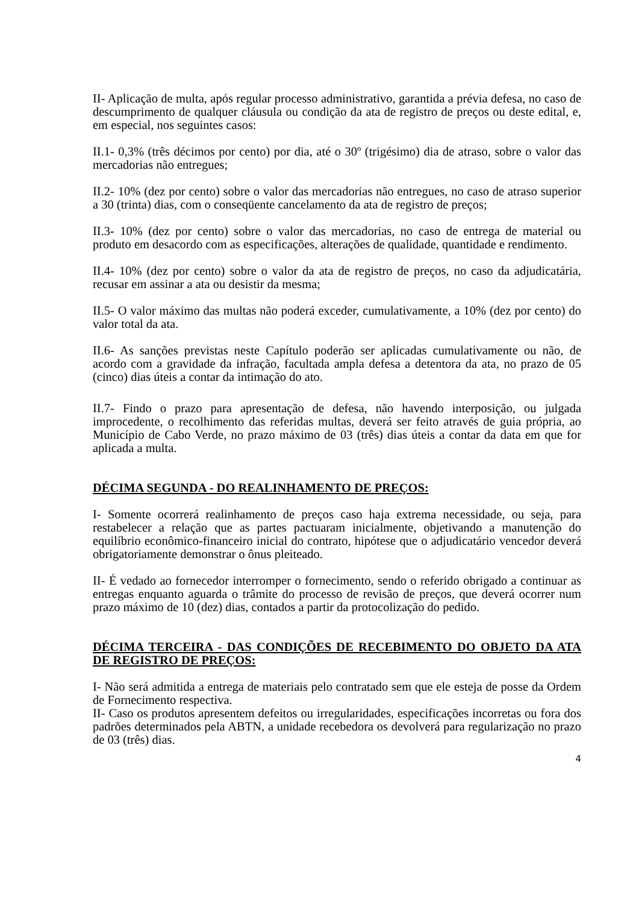II- Aplicação de multa, após regular processo administrativo, garantida a prévia defesa, no caso de descumprimento de qualquer cláusula ou condição da ata de registro de preços ou deste edital, e, em especial, nos seguintes casos:
II.1- 0,3% (três décimos por cento) por dia, até o 30º (trigésimo) dia de atraso, sobre o valor das mercadorias não entregues;
II.2- 10% (dez por cento) sobre o valor das mercadorias não entregues, no caso de atraso superior a 30 (trinta) dias, com o conseqüente cancelamento da ata de registro de preços;
II.3- 10% (dez por cento) sobre o valor das mercadorias, no caso de entrega de material ou produto em desacordo com as especificações, alterações de qualidade, quantidade e rendimento.
II.4- 10% (dez por cento) sobre o valor da ata de registro de preços, no caso da adjudicatária, recusar em assinar a ata ou desistir da mesma;
II.5- O valor máximo das multas não poderá exceder, cumulativamente, a 10% (dez por cento) do valor total da ata.
II.6- As sanções previstas neste Capítulo poderão ser aplicadas cumulativamente ou não, de acordo com a gravidade da infração, facultada ampla defesa a detentora da ata, no prazo de 05 (cinco) dias úteis a contar da intimação do ato.
II.7- Findo o prazo para apresentação de defesa, não havendo interposição, ou julgada improcedente, o recolhimento das referidas multas, deverá ser feito através de guia própria, ao Município de Cabo Verde, no prazo máximo de 03 (três) dias úteis a contar da data em que for aplicada a multa.
DÉCIMA SEGUNDA - DO REALINHAMENTO DE PREÇOS:
I- Somente ocorrerá realinhamento de preços caso haja extrema necessidade, ou seja, para restabelecer a relação que as partes pactuaram inicialmente, objetivando a manutenção do equilíbrio econômico-financeiro inicial do contrato, hipótese que o adjudicatário vencedor deverá obrigatoriamente demonstrar o ônus pleiteado.
II- É vedado ao fornecedor interromper o fornecimento, sendo o referido obrigado a continuar as entregas enquanto aguarda o trâmite do processo de revisão de preços, que deverá ocorrer num prazo máximo de 10 (dez) dias, contados a partir da protocolização do pedido.
DÉCIMA TERCEIRA - DAS CONDIÇÕES DE RECEBIMENTO DO OBJETO DA ATA DE REGISTRO DE PREÇOS:
I- Não será admitida a entrega de materiais pelo contratado sem que ele esteja de posse da Ordem de Fornecimento respectiva.
II- Caso os produtos apresentem defeitos ou irregularidades, especificações incorretas ou fora dos padrões determinados pela ABTN, a unidade recebedora os devolverá para regularização no prazo de 03 (três) dias.
4